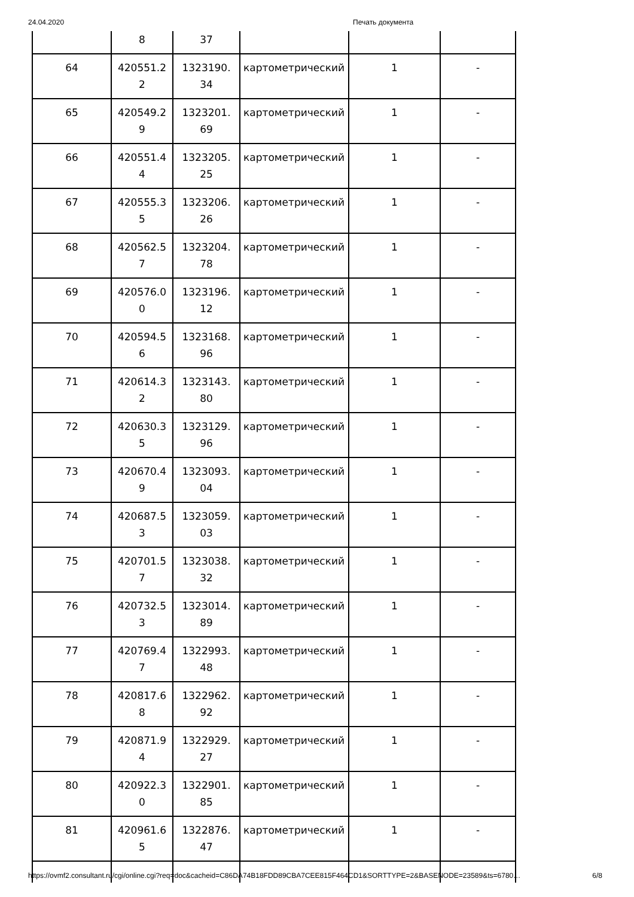24.04.2020 Печать документа
| | 8 | 37 | | | |
| 64 | 420551.2 2 | 1323190. 34 | картометрический | 1 | - |
| 65 | 420549.2 9 | 1323201. 69 | картометрический | 1 | - |
| 66 | 420551.4 4 | 1323205. 25 | картометрический | 1 | - |
| 67 | 420555.3 5 | 1323206. 26 | картометрический | 1 | - |
| 68 | 420562.5 7 | 1323204. 78 | картометрический | 1 | - |
| 69 | 420576.0 0 | 1323196. 12 | картометрический | 1 | - |
| 70 | 420594.5 6 | 1323168. 96 | картометрический | 1 | - |
| 71 | 420614.3 2 | 1323143. 80 | картометрический | 1 | - |
| 72 | 420630.3 5 | 1323129. 96 | картометрический | 1 | - |
| 73 | 420670.4 9 | 1323093. 04 | картометрический | 1 | - |
| 74 | 420687.5 3 | 1323059. 03 | картометрический | 1 | - |
| 75 | 420701.5 7 | 1323038. 32 | картометрический | 1 | - |
| 76 | 420732.5 3 | 1323014. 89 | картометрический | 1 | - |
| 77 | 420769.4 7 | 1322993. 48 | картометрический | 1 | - |
| 78 | 420817.6 8 | 1322962. 92 | картометрический | 1 | - |
| 79 | 420871.9 4 | 1322929. 27 | картометрический | 1 | - |
| 80 | 420922.3 0 | 1322901. 85 | картометрический | 1 | - |
| 81 | 420961.6 5 | 1322876. 47 | картометрический | 1 | - |
https://ovmf2.consultant.ru/cgi/online.cgi?req=doc&cacheid=C86DA74B18FDD89CBA7CEE815F464CD1&SORTTYPE=2&BASENODE=23589&ts=6780… 6/8